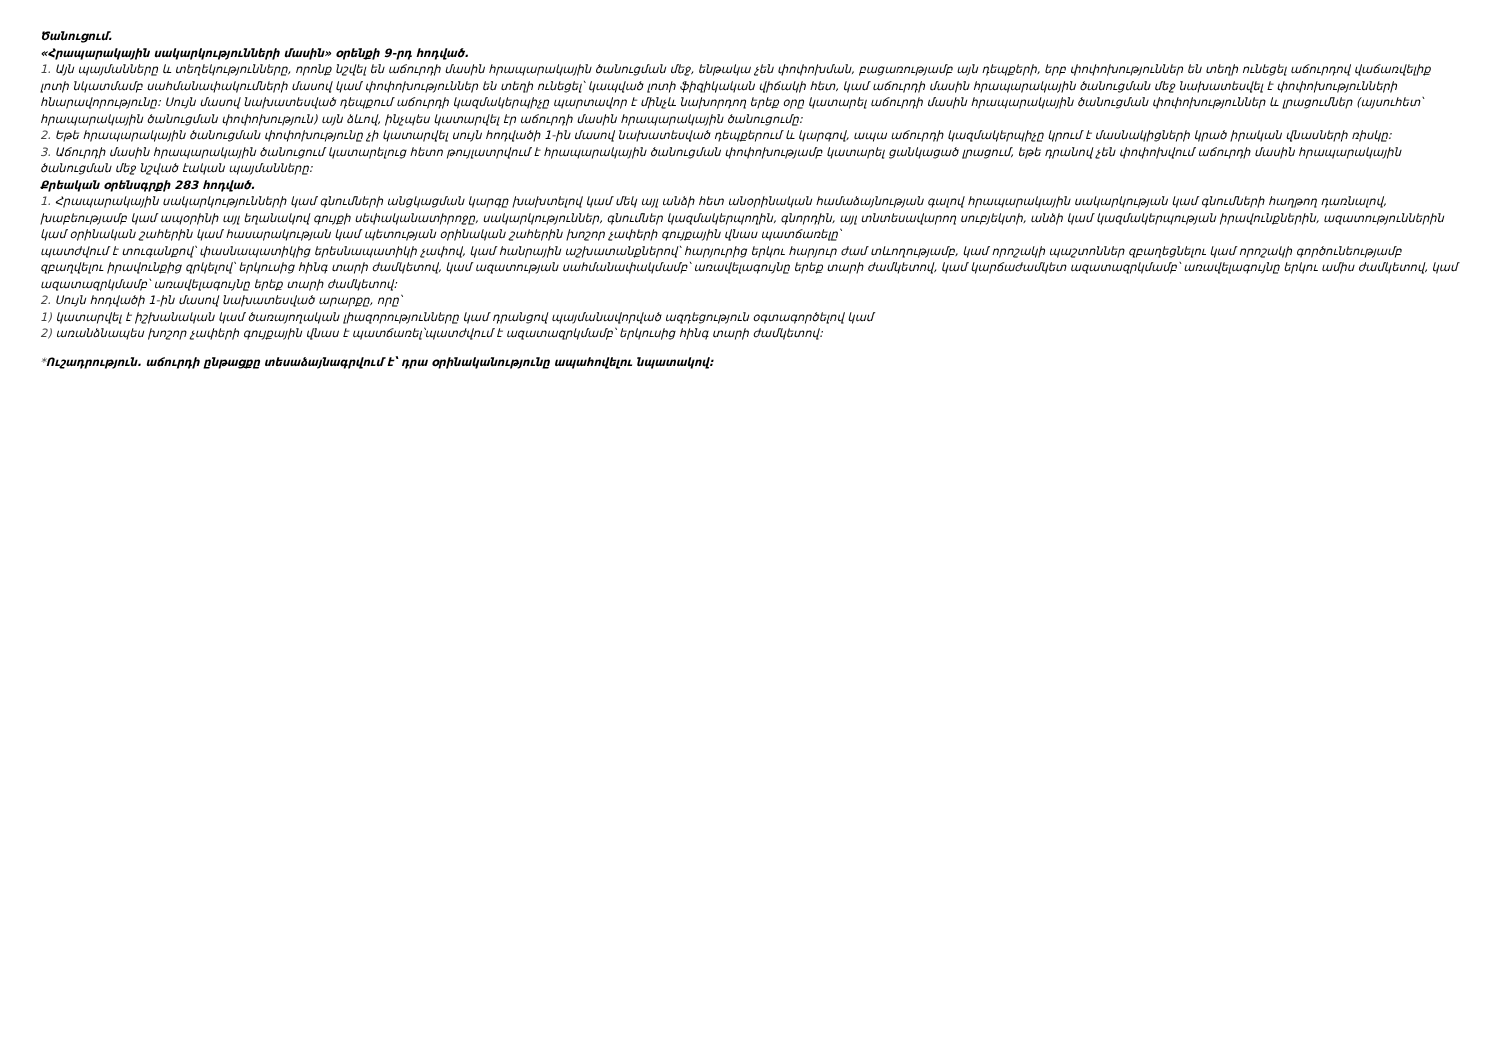Ծանուցում.
«Հրապարակային սակարկությունների մասին» օրենքի 9-րդ հոդված.
1. Այն պայմանները և տեղեկությունները, որոնք նշվել են աճուրդի մասին հրապարակային ծանուցման մեջ, ենթակա չեն փոփոխման, բացառությամբ այն դեպքերի, երբ փոփոխություններ են տեղի ունեցել աճուրդով վաճառվելիք լոտի նկատմամբ սահմանափակումների մասով կամ փոփոխություններ են տեղի ունեցել՝ կապված լոտի ֆիզիկական վիճակի հետ, կամ աճուրդի մասին հրապարակային ծանուցման մեջ նախատեսվել է փոփոխությունների հնարավորությունը: Սույն մասով նախատեսված դեպքում աճուրդի կազմակերպիչը պարտավոր է մինչև նախորդող երեք օրը կատարել աճուրդի մասին հրապարակային ծանուցման փոփոխություններ և լրացումներ (այսուհետ՝ հրապարակային ծանուցման փոփոխություն) այն ձևով, ինչպես կատարվել էր աճուրդի մասին հրապարակային ծանուցումը:
2. Եթե հրապարակային ծանուցման փոփոխությունը չի կատարվել սույն հոդվածի 1-ին մասով նախատեսված դեպքերում և կարգով, ապա աճուրդի կազմակերպիչը կրում է մասնակիցների կրած իրական վնասների ռիսկը:
3. Աճուրդի մասին հրապարակային ծանուցում կատարելուց հետո թույլատրվում է հրապարակային ծանուցման փոփոխությամբ կատարել ցանկացած լրացում, եթե դրանով չեն փոփոխվում աճուրդի մասին հրապարակային ծանուցման մեջ նշված էական պայմանները:
Քրեական օրենսգրքի 283 հոդված.
1. Հրապարակային սակարկությունների կամ գնումների անցկացման կարգը խախտելով կամ մեկ այլ անձի հետ անօրինական համաձայնության գալով հրապարակային սակարկության կամ գնումների հաղթող դառնալով, խաբեությամբ կամ ապօրինի այլ եղանակով գույքի սեփականատիրոջը, սակարկություններ, գնումներ կազմակերպողին, գնորդին, այլ տնտեսավարող սուբյեկտի, անձի կամ կազմակերպության իրավունքներին, ազատություններին կամ օրինական շահերին կամ հասարակության կամ պետության օրինական շահերին խոշոր չափերի գույքային վնաս պատճառելը՝
պատժվում է տուգանքով՝ փասնապատիկից երեսնապատիկի չափով, կամ հանրային աշխատանքներով՝ հարյուրից երկու հարյուր ժամ տևողությամբ, կամ որոշակի պաշտոններ զբաղեցնելու կամ որոշակի գործունեությամբ զբաղվելու իրավունքից զրկելով՝ երկուսից հինգ տարի ժամկետով, կամ ազատության սահմանափակմամբ՝ առավելագույնը երեք տարի ժամկետով, կամ կարճաժամկետ ազատազրկմամբ՝ առավելագույնը երկու ամիս ժամկետով, կամ ազատազրկմամբ՝ առավելագույնը երեք տարի ժամկետով:
2. Սույն հոդվածի 1-ին մասով նախատեսված արարքը, որը՝
1) կատարվել է իշխանական կամ ծառայողական լիազորությունները կամ դրանցով պայմանավորված ազդեցություն օգտագործելով կամ
2) առանձնապես խոշոր չափերի գույքային վնաս է պատճառել՝պատժվում է ազատազրկմամբ՝ երկուսից հինգ տարի ժամկետով:
*Ուշադրություն. աճուրդի ընթացքը տեսաձայնագրվում է՝ դրա օրինականությունը ապահովելու նպատակով: